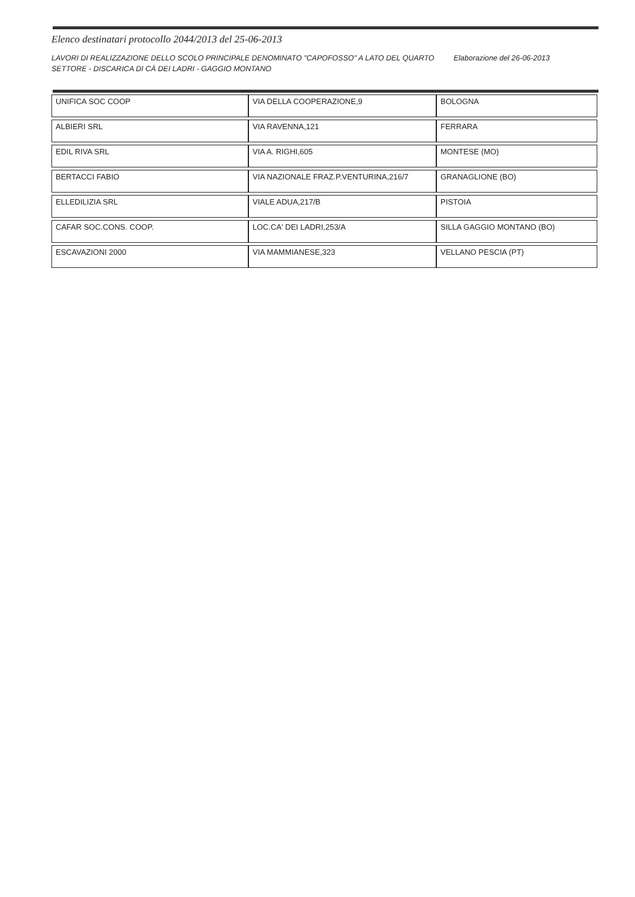Elenco destinatari protocollo 2044/2013 del 25-06-2013
LAVORI DI REALIZZAZIONE DELLO SCOLO PRINCIPALE DENOMINATO "CAPOFOSSO" A LATO DEL QUARTO SETTORE - DISCARICA DI CÀ DEI LADRI - GAGGIO MONTANO
Elaborazione del 26-06-2013
| UNIFICA SOC COOP | VIA DELLA COOPERAZIONE,9 | BOLOGNA |
| ALBIERI SRL | VIA RAVENNA,121 | FERRARA |
| EDIL RIVA SRL | VIA A. RIGHI,605 | MONTESE (MO) |
| BERTACCI FABIO | VIA NAZIONALE FRAZ.P.VENTURINA,216/7 | GRANAGLIONE (BO) |
| ELLEDILIZIA SRL | VIALE ADUA,217/B | PISTOIA |
| CAFAR SOC.CONS. COOP. | LOC.CA' DEI LADRI,253/A | SILLA GAGGIO MONTANO (BO) |
| ESCAVAZIONI 2000 | VIA MAMMIANESE,323 | VELLANO PESCIA (PT) |